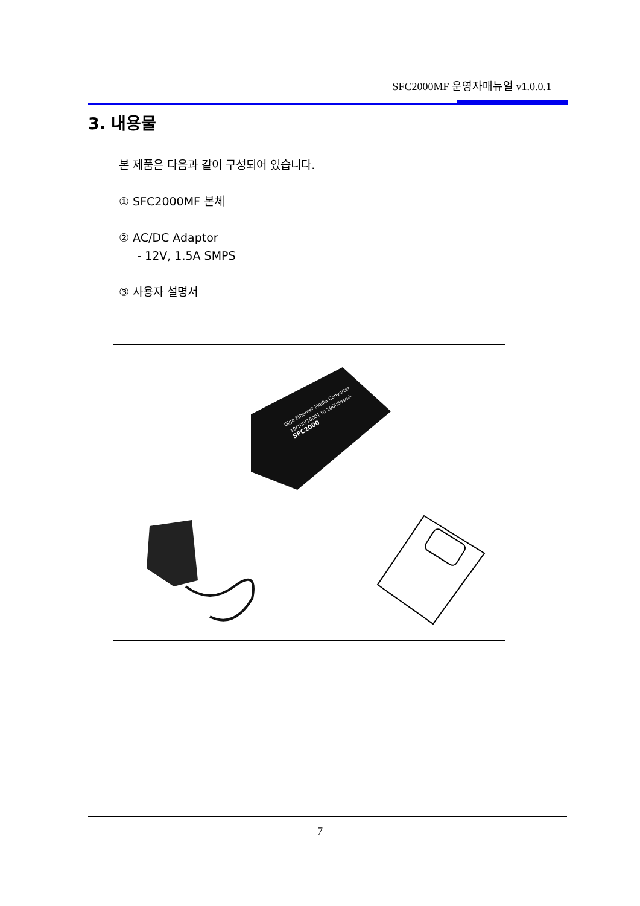SFC2000MF 운영자매뉴얼 v1.0.0.1
3. 내용물
본 제품은 다음과 같이 구성되어 있습니다.
① SFC2000MF 본체
② AC/DC Adaptor
- 12V, 1.5A SMPS
③ 사용자 설명서
Giga Ethernet Media Converter
10/100/1000T to 1000Base-X
SFC2000
7